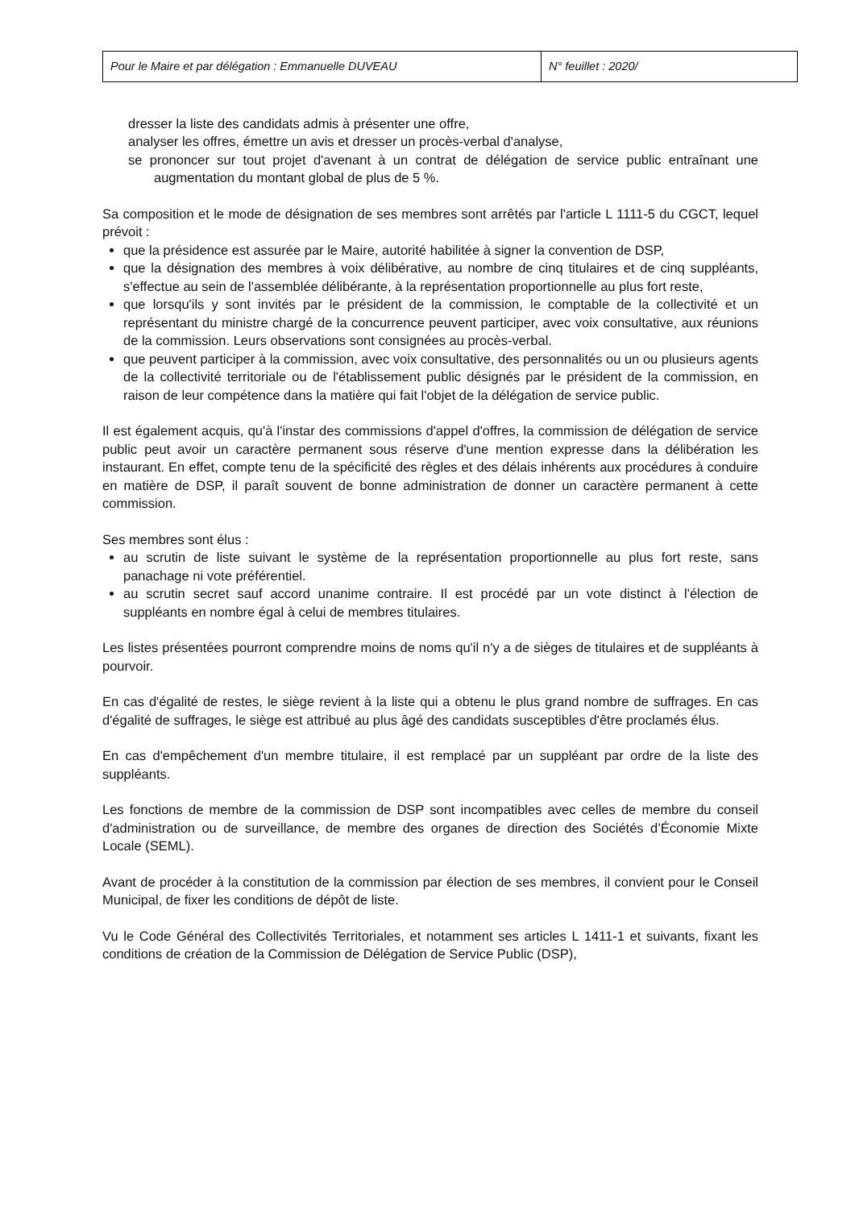| Pour le Maire et par délégation : Emmanuelle DUVEAU | N° feuillet : 2020/ |
dresser la liste des candidats admis à présenter une offre,
analyser les offres, émettre un avis et dresser un procès-verbal d'analyse,
se prononcer sur tout projet d'avenant à un contrat de délégation de service public entraînant une augmentation du montant global de plus de 5 %.
Sa composition et le mode de désignation de ses membres sont arrêtés par l'article L 1111-5 du CGCT, lequel prévoit :
que la présidence est assurée par le Maire, autorité habilitée à signer la convention de DSP,
que la désignation des membres à voix délibérative, au nombre de cinq titulaires et de cinq suppléants, s'effectue au sein de l'assemblée délibérante, à la représentation proportionnelle au plus fort reste,
que lorsqu'ils y sont invités par le président de la commission, le comptable de la collectivité et un représentant du ministre chargé de la concurrence peuvent participer, avec voix consultative, aux réunions de la commission. Leurs observations sont consignées au procès-verbal.
que peuvent participer à la commission, avec voix consultative, des personnalités ou un ou plusieurs agents de la collectivité territoriale ou de l'établissement public désignés par le président de la commission, en raison de leur compétence dans la matière qui fait l'objet de la délégation de service public.
Il est également acquis, qu'à l'instar des commissions d'appel d'offres, la commission de délégation de service public peut avoir un caractère permanent sous réserve d'une mention expresse dans la délibération les instaurant. En effet, compte tenu de la spécificité des règles et des délais inhérents aux procédures à conduire en matière de DSP, il paraît souvent de bonne administration de donner un caractère permanent à cette commission.
Ses membres sont élus :
au scrutin de liste suivant le système de la représentation proportionnelle au plus fort reste, sans panachage ni vote préférentiel.
au scrutin secret sauf accord unanime contraire. Il est procédé par un vote distinct à l'élection de suppléants en nombre égal à celui de membres titulaires.
Les listes présentées pourront comprendre moins de noms qu'il n'y a de sièges de titulaires et de suppléants à pourvoir.
En cas d'égalité de restes, le siège revient à la liste qui a obtenu le plus grand nombre de suffrages. En cas d'égalité de suffrages, le siège est attribué au plus âgé des candidats susceptibles d'être proclamés élus.
En cas d'empêchement d'un membre titulaire, il est remplacé par un suppléant par ordre de la liste des suppléants.
Les fonctions de membre de la commission de DSP sont incompatibles avec celles de membre du conseil d'administration ou de surveillance, de membre des organes de direction des Sociétés d’Économie Mixte Locale (SEML).
Avant de procéder à la constitution de la commission par élection de ses membres, il convient pour le Conseil Municipal, de fixer les conditions de dépôt de liste.
Vu le Code Général des Collectivités Territoriales, et notamment ses articles L 1411-1 et suivants, fixant les conditions de création de la Commission de Délégation de Service Public (DSP),